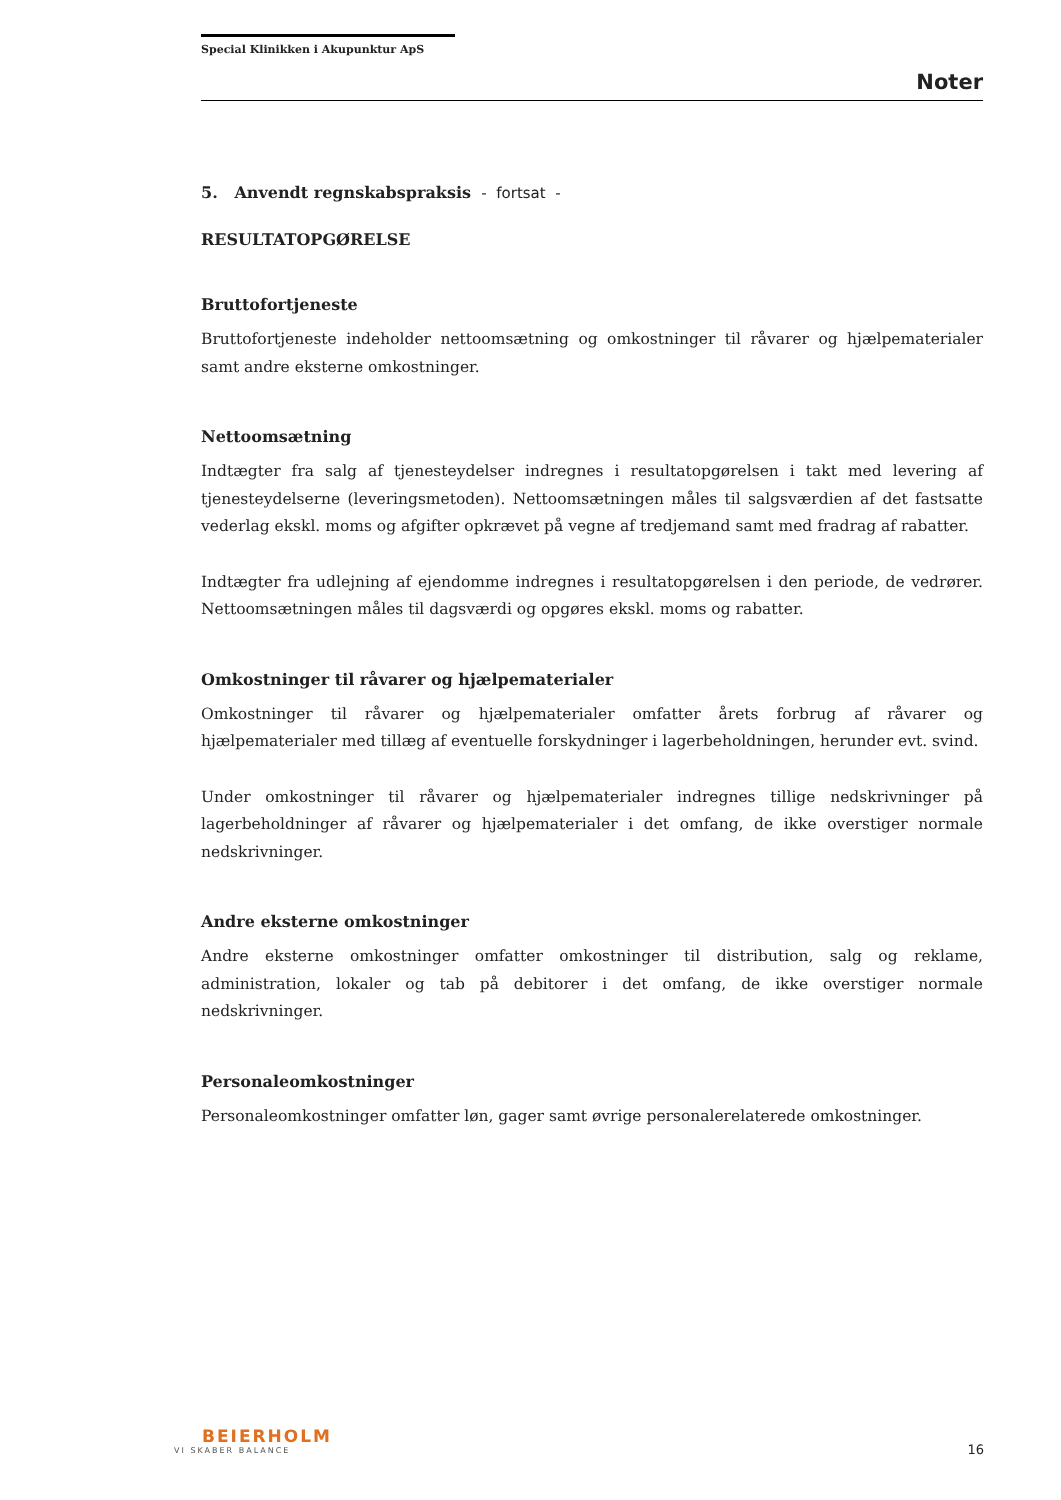Special Klinikken i Akupunktur ApS
Noter
5. Anvendt regnskabspraksis - fortsat -
RESULTATOPGØRELSE
Bruttofortjeneste
Bruttofortjeneste indeholder nettoomsætning og omkostninger til råvarer og hjælpematerialer samt andre eksterne omkostninger.
Nettoomsætning
Indtægter fra salg af tjenesteydelser indregnes i resultatopgørelsen i takt med levering af tjenesteydelserne (leveringsmetoden). Nettoomsætningen måles til salgsværdien af det fastsatte vederlag ekskl. moms og afgifter opkrævet på vegne af tredjemand samt med fradrag af rabatter.
Indtægter fra udlejning af ejendomme indregnes i resultatopgørelsen i den periode, de vedrører. Nettoomsætningen måles til dagsværdi og opgøres ekskl. moms og rabatter.
Omkostninger til råvarer og hjælpematerialer
Omkostninger til råvarer og hjælpematerialer omfatter årets forbrug af råvarer og hjælpematerialer med tillæg af eventuelle forskydninger i lagerbeholdningen, herunder evt. svind.
Under omkostninger til råvarer og hjælpematerialer indregnes tillige nedskrivninger på lagerbeholdninger af råvarer og hjælpematerialer i det omfang, de ikke overstiger normale nedskrivninger.
Andre eksterne omkostninger
Andre eksterne omkostninger omfatter omkostninger til distribution, salg og reklame, administration, lokaler og tab på debitorer i det omfang, de ikke overstiger normale nedskrivninger.
Personaleomkostninger
Personaleomkostninger omfatter løn, gager samt øvrige personalerelaterede omkostninger.
BEIERHOLM
VI SKABER BALANCE
16